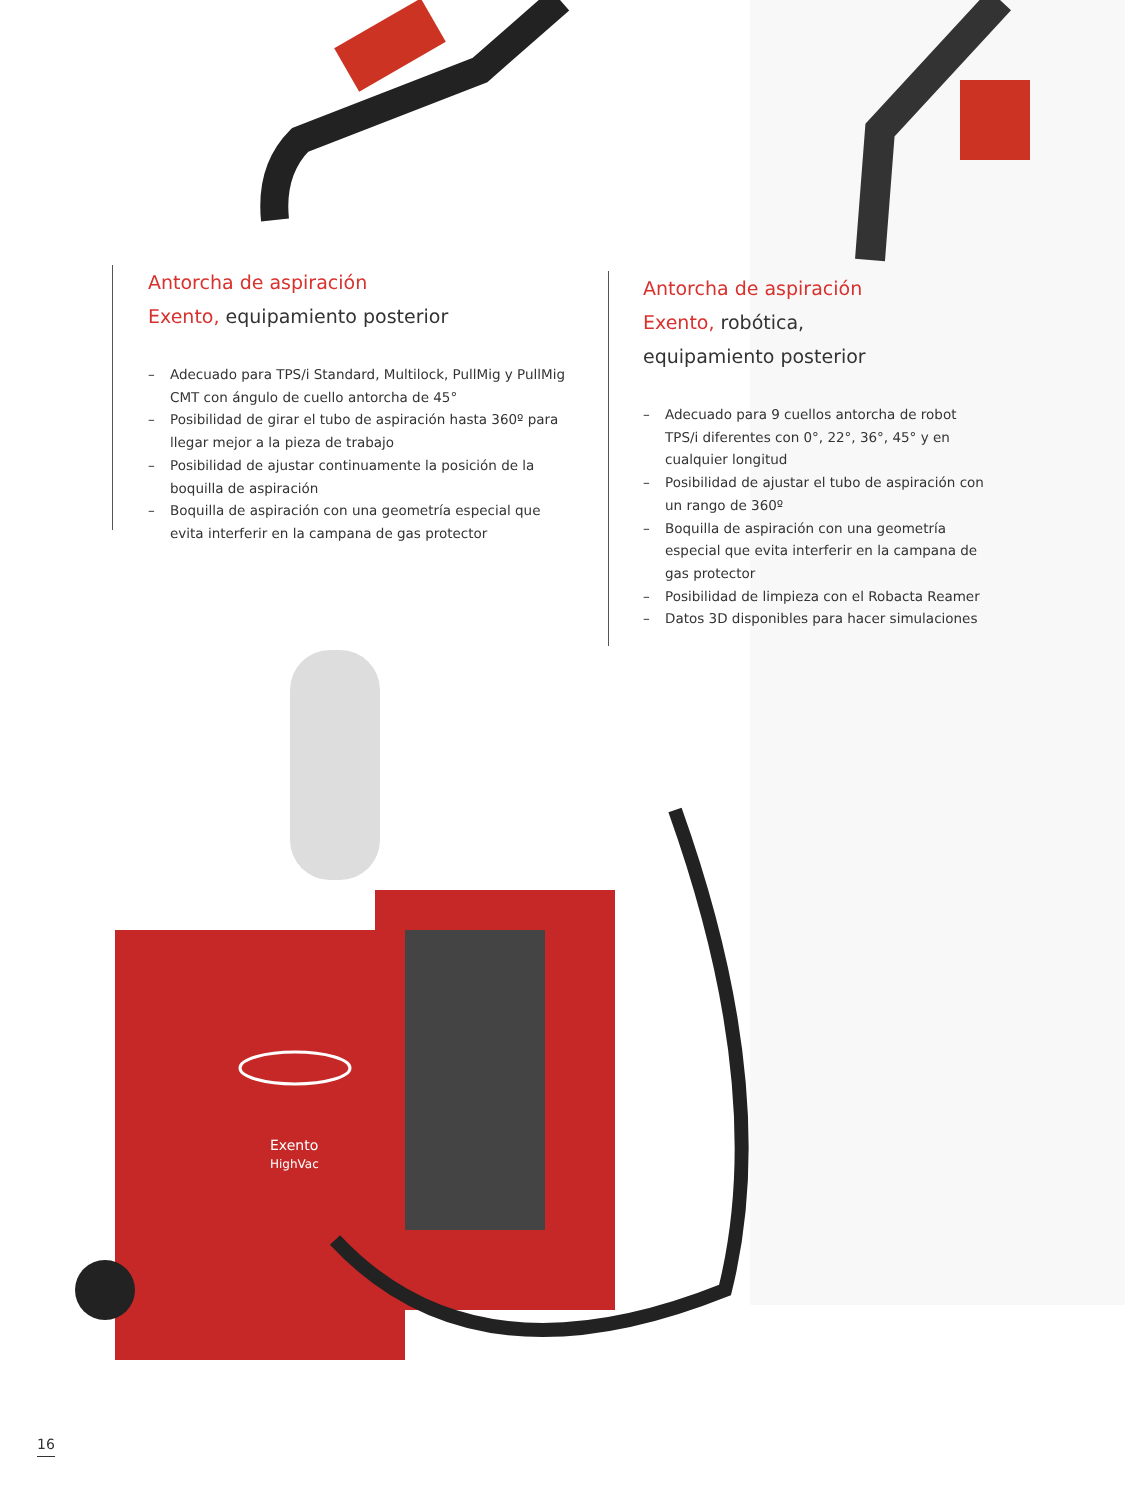Antorcha de aspiración
Exento, equipamiento posterior
– Adecuado para TPS/i Standard, Multilock, PullMig y PullMig CMT con ángulo de cuello antorcha de 45°
– Posibilidad de girar el tubo de aspiración hasta 360º para llegar mejor a la pieza de trabajo
– Posibilidad de ajustar continuamente la posición de la boquilla de aspiración
– Boquilla de aspiración con una geometría especial que evita interferir en la campana de gas protector
Antorcha de aspiración
Exento, robótica,
equipamiento posterior
– Adecuado para 9 cuellos antorcha de robot TPS/i diferentes con 0°, 22°, 36°, 45° y en cualquier longitud
– Posibilidad de ajustar el tubo de aspiración con un rango de 360º
– Boquilla de aspiración con una geometría especial que evita interferir en la campana de gas protector
– Posibilidad de limpieza con el Robacta Reamer
– Datos 3D disponibles para hacer simulaciones
Exento
HighVac
16